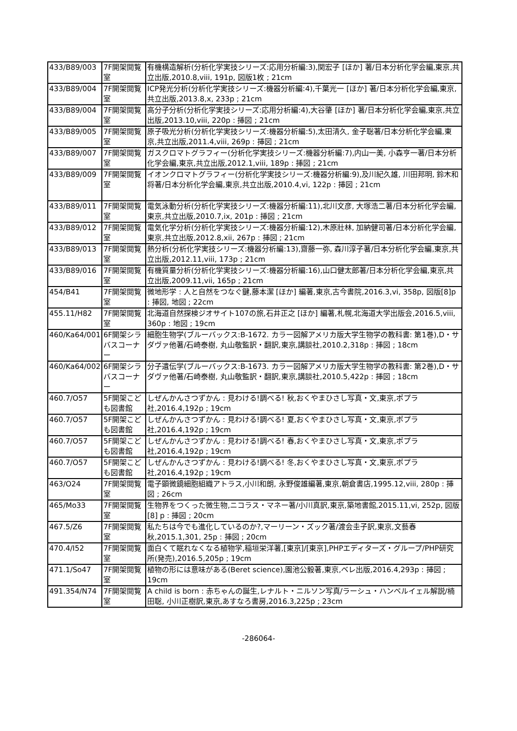| 433/B89/003 | 7F開架閲覧室 | 有機構造解析(分析化学実技シリーズ:応用分析編:3),関宏子 [ほか] 著/日本分析化学会編,東京,共立出版,2010.8,viii, 191p, 図版1枚 ; 21cm |
| 433/B89/004 | 7F開架閲覧室 | ICP発光分析(分析化学実技シリーズ:機器分析編:4),千葉光一 [ほか] 著/日本分析化学会編,東京,共立出版,2013.8,x, 233p ; 21cm |
| 433/B89/004 | 7F開架閲覧室 | 高分子分析(分析化学実技シリーズ:応用分析編:4),大谷肇 [ほか] 著/日本分析化学会編,東京,共立出版,2013.10,viii, 220p : 挿図 ; 21cm |
| 433/B89/005 | 7F開架閲覧室 | 原子吸光分析(分析化学実技シリーズ:機器分析編:5),太田清久, 金子聡著/日本分析化学会編,東京,共立出版,2011.4,viii, 269p : 挿図 ; 21cm |
| 433/B89/007 | 7F開架閲覧室 | ガスクロマトグラフィー(分析化学実技シリーズ:機器分析編:7),内山一美, 小森亨一著/日本分析化学会編,東京,共立出版,2012.1,viii, 189p : 挿図 ; 21cm |
| 433/B89/009 | 7F開架閲覧室 | イオンクロマトグラフィー(分析化学実技シリーズ:機器分析編:9),及川紀久雄, 川田邦明, 鈴木和将著/日本分析化学会編,東京,共立出版,2010.4,vi, 122p : 挿図 ; 21cm |
| 433/B89/011 | 7F開架閲覧室 | 電気泳動分析(分析化学実技シリーズ:機器分析編:11),北川文彦, 大塚浩二著/日本分析化学会編,東京,共立出版,2010.7,ix, 201p : 挿図 ; 21cm |
| 433/B89/012 | 7F開架閲覧室 | 電気化学分析(分析化学実技シリーズ:機器分析編:12),木原壯林, 加納健司著/日本分析化学会編,東京,共立出版,2012.8,xii, 267p : 挿図 ; 21cm |
| 433/B89/013 | 7F開架閲覧室 | 熱分析(分析化学実技シリーズ:機器分析編:13),齋藤一弥, 森川淳子著/日本分析化学会編,東京,共立出版,2012.11,viii, 173p ; 21cm |
| 433/B89/016 | 7F開架閲覧室 | 有機質量分析(分析化学実技シリーズ:機器分析編:16),山口健太郎著/日本分析化学会編,東京,共立出版,2009.11,vii, 165p ; 21cm |
| 454/B41 | 7F開架閲覧室 | 微地形学 : 人と自然をつなぐ鍵,藤本潔 [ほか] 編著,東京,古今書院,2016.3,vi, 358p, 図版[8]p : 挿図, 地図 ; 22cm |
| 455.11/H82 | 7F開架閲覧室 | 北海道自然探検ジオサイト107の旅,石井正之 [ほか] 編著,札幌,北海道大学出版会,2016.5,viii, 360p : 地図 ; 19cm |
| 460/Ka64/001 | 6F開架シラバスコーナー | 細胞生物学(ブルーバックス:B-1672. カラー図解アメリカ版大学生物学の教科書: 第1巻),D・サダヴァ他著/石崎泰樹, 丸山敬監訳・翻訳,東京,講談社,2010.2,318p : 挿図 ; 18cm |
| 460/Ka64/002 | 6F開架シラバスコーナー | 分子遺伝学(ブルーバックス:B-1673. カラー図解アメリカ版大学生物学の教科書: 第2巻),D・サダヴァ他著/石崎泰樹, 丸山敬監訳・翻訳,東京,講談社,2010.5,422p : 挿図 ; 18cm |
| 460.7/O57 | 5F開架こども図書館 | しぜんかんさつずかん : 見わける!調べる! 秋,おくやまひさし写真・文,東京,ポプラ社,2016.4,192p ; 19cm |
| 460.7/O57 | 5F開架こども図書館 | しぜんかんさつずかん : 見わける!調べる! 夏,おくやまひさし写真・文,東京,ポプラ社,2016.4,192p ; 19cm |
| 460.7/O57 | 5F開架こども図書館 | しぜんかんさつずかん : 見わける!調べる! 春,おくやまひさし写真・文,東京,ポプラ社,2016.4,192p ; 19cm |
| 460.7/O57 | 5F開架こども図書館 | しぜんかんさつずかん : 見わける!調べる! 冬,おくやまひさし写真・文,東京,ポプラ社,2016.4,192p ; 19cm |
| 463/O24 | 7F開架閲覧室 | 電子顕微鏡細胞組織アトラス,小川和朗, 永野俊雄編著,東京,朝倉書店,1995.12,viii, 280p : 挿図 ; 26cm |
| 465/Mo33 | 7F開架閲覧室 | 生物界をつくった微生物,ニコラス・マネー著/小川真訳,東京,築地書館,2015.11,vi, 252p, 図版 [8] p : 挿図 ; 20cm |
| 467.5/Z6 | 7F開架閲覧室 | 私たちは今でも進化しているのか?,マーリーン・ズック著/渡会圭子訳,東京,文藝春秋,2015.1,301, 25p : 挿図 ; 20cm |
| 470.4/I52 | 7F開架閲覧室 | 面白くて眠れなくなる植物学,稲垣栄洋著,[東京]/[東京],PHPエディターズ・グループ/PHP研究所(発売),2016.5,205p ; 19cm |
| 471.1/So47 | 7F開架閲覧室 | 植物の形には意味がある(Beret science),園池公毅著,東京,ベレ出版,2016.4,293p : 挿図 ; 19cm |
| 491.354/N74 | 7F開架閲覧室 | A child is born : 赤ちゃんの誕生,レナルト・ニルソン写真/ラーシュ・ハンベルイェル解説/楠田聡, 小川正樹訳,東京,あすなろ書房,2016.3,225p ; 23cm |
-286064-